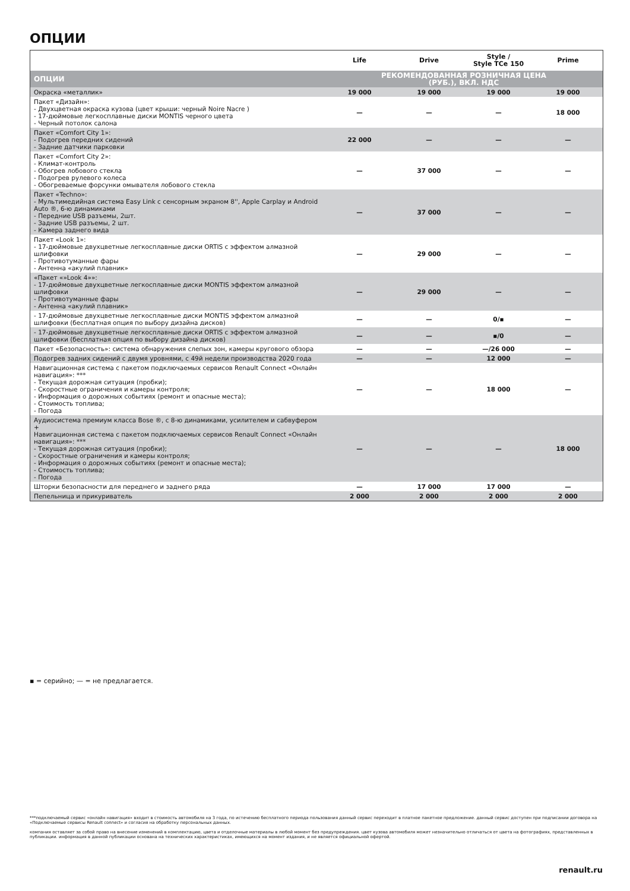ОПЦИИ
| | Life | Drive | Style / Style TCe 150 | Prime |
| --- | --- | --- | --- | --- |
| ОПЦИИ | РЕКОМЕНДОВАННАЯ РОЗНИЧНАЯ ЦЕНА (РУБ.), ВКЛ. НДС | | | |
| Окраска «металлик» | 19 000 | 19 000 | 19 000 | 19 000 |
| Пакет «Дизайн»: - Двухцветная окраска кузова (цвет крыши: черный Noire Nacre ) - 17-дюймовые легкосплавные диски MONTIS черного цвета - Черный потолок салона | — | — | — | 18 000 |
| Пакет «Comfort City 1»: - Подогрев передних сидений - Задние датчики парковки | 22 000 | — | — | — |
| Пакет «Comfort City 2»: - Климат-контроль - Обогрев лобового стекла - Подогрев рулевого колеса - Обогреваемые форсунки омывателя лобового стекла | — | 37 000 | — | — |
| Пакет «Techno»: - Мультимедийная система Easy Link с сенсорным экраном 8'', Apple Carplay и Android Auto ®, 6-ю динамиками - Передние USB разъемы, 2шт. - Задние USB разъемы, 2 шт. - Камера заднего вида | — | 37 000 | — | — |
| Пакет «Look 1»: - 17-дюймовые двухцветные легкосплавные диски ORTIS с эффектом алмазной шлифовки - Противотуманные фары - Антенна «акулий плавник» | — | 29 000 | — | — |
| «Пакет «»Look 4»»: - 17-дюймовые двухцветные легкосплавные диски MONTIS эффектом алмазной шлифовки - Противотуманные фары - Антенна «акулий плавник» | — | 29 000 | — | — |
| - 17-дюймовые двухцветные легкосплавные диски MONTIS эффектом алмазной шлифовки (бесплатная опция по выбору дизайна дисков) | — | — | 0/▪ | — |
| - 17-дюймовые двухцветные легкосплавные диски ORTIS с эффектом алмазной шлифовки (бесплатная опция по выбору дизайна дисков) | — | — | ▪/0 | — |
| Пакет «Безопасность»: система обнаружения слепых зон, камеры кругового обзора | — | — | —/26 000 | — |
| Подогрев задних сидений с двумя уровнями, с 49й недели производства 2020 года | — | — | 12 000 | — |
| Навигационная система с пакетом подключаемых сервисов Renault Connect «Онлайн навигация»: *** - Текущая дорожная ситуация (пробки); - Скоростные ограничения и камеры контроля; - Информация о дорожных событиях (ремонт и опасные места); - Стоимость топлива; - Погода | — | — | 18 000 | — |
| Аудиосистема премиум класса Bose ®, с 8-ю динамиками, усилителем и сабвуфером + Навигационная система с пакетом подключаемых сервисов Renault Connect «Онлайн навигация»: *** - Текущая дорожная ситуация (пробки); - Скоростные ограничения и камеры контроля; - Информация о дорожных событиях (ремонт и опасные места); - Стоимость топлива; - Погода | — | — | — | 18 000 |
| Шторки безопасности для переднего и заднего ряда | — | 17 000 | 17 000 | — |
| Пепельница и прикуриватель | 2 000 | 2 000 | 2 000 | 2 000 |
▪ = серийно; — = не предлагается.
***подключаемый сервис «онлайн навигация» входит в стоимость автомобиля на 3 года, по истечению бесплатного периода пользования данный сервис переходит в платное пакетное предложение. данный сервис доступен при подписании договора на «Подключаемые сервисы Renault connect» и согласия на обработку персональных данных.
компания оставляет за собой право на внесение изменений в комплектацию, цвета и отделочные материалы в любой момент без предупреждения. цвет кузова автомобиля может незначительно отличаться от цвета на фотографиях, представленных в публикации. информация в данной публикации основана на технических характеристиках, имеющихся на момент издания, и не является официальной офертой.
renault.ru